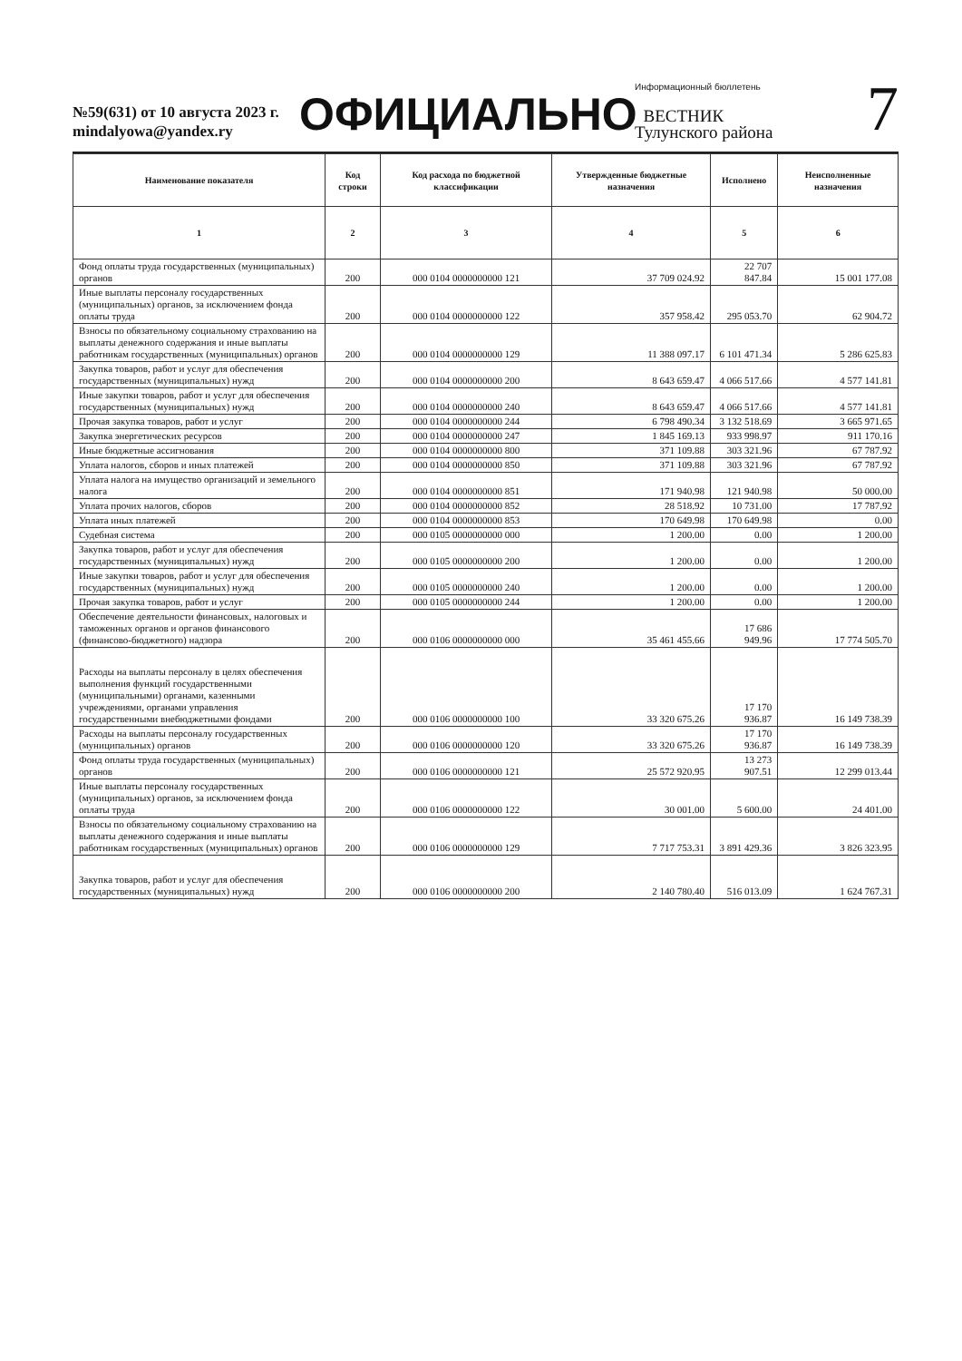№59(631) от 10 августа 2023 г.
mindalyowa@yandex.ry
ОФИЦИАЛЬНО
Информационный бюллетень
ВЕСТНИК
Тулунского района
7
| Наименование показателя | Код строки | Код расхода по бюджетной классификации | Утвержденные бюджетные назначения | Исполнено | Неисполненные назначения |
| --- | --- | --- | --- | --- | --- |
| 1 | 2 | 3 | 4 | 5 | 6 |
| Фонд оплаты труда государственных (муниципальных) органов | 200 | 000 0104 0000000000 121 | 37 709 024.92 | 22 707 847.84 | 15 001 177.08 |
| Иные выплаты персоналу государственных (муниципальных) органов, за исключением фонда оплаты труда | 200 | 000 0104 0000000000 122 | 357 958.42 | 295 053.70 | 62 904.72 |
| Взносы по обязательному социальному страхованию на выплаты денежного содержания и иные выплаты работникам государственных (муниципальных) органов | 200 | 000 0104 0000000000 129 | 11 388 097.17 | 6 101 471.34 | 5 286 625.83 |
| Закупка товаров, работ и услуг для обеспечения государственных (муниципальных) нужд | 200 | 000 0104 0000000000 200 | 8 643 659.47 | 4 066 517.66 | 4 577 141.81 |
| Иные закупки товаров, работ и услуг для обеспечения государственных (муниципальных) нужд | 200 | 000 0104 0000000000 240 | 8 643 659.47 | 4 066 517.66 | 4 577 141.81 |
| Прочая закупка товаров, работ и услуг | 200 | 000 0104 0000000000 244 | 6 798 490.34 | 3 132 518.69 | 3 665 971.65 |
| Закупка энергетических ресурсов | 200 | 000 0104 0000000000 247 | 1 845 169.13 | 933 998.97 | 911 170.16 |
| Иные бюджетные ассигнования | 200 | 000 0104 0000000000 800 | 371 109.88 | 303 321.96 | 67 787.92 |
| Уплата налогов, сборов и иных платежей | 200 | 000 0104 0000000000 850 | 371 109.88 | 303 321.96 | 67 787.92 |
| Уплата налога на имущество организаций и земельного налога | 200 | 000 0104 0000000000 851 | 171 940.98 | 121 940.98 | 50 000.00 |
| Уплата прочих налогов, сборов | 200 | 000 0104 0000000000 852 | 28 518.92 | 10 731.00 | 17 787.92 |
| Уплата иных платежей | 200 | 000 0104 0000000000 853 | 170 649.98 | 170 649.98 | 0.00 |
| Судебная система | 200 | 000 0105 0000000000 000 | 1 200.00 | 0.00 | 1 200.00 |
| Закупка товаров, работ и услуг для обеспечения государственных (муниципальных) нужд | 200 | 000 0105 0000000000 200 | 1 200.00 | 0.00 | 1 200.00 |
| Иные закупки товаров, работ и услуг для обеспечения государственных (муниципальных) нужд | 200 | 000 0105 0000000000 240 | 1 200.00 | 0.00 | 1 200.00 |
| Прочая закупка товаров, работ и услуг | 200 | 000 0105 0000000000 244 | 1 200.00 | 0.00 | 1 200.00 |
| Обеспечение деятельности финансовых, налоговых и таможенных органов и органов финансового (финансово-бюджетного) надзора | 200 | 000 0106 0000000000 000 | 35 461 455.66 | 17 686 949.96 | 17 774 505.70 |
| Расходы на выплаты персоналу в целях обеспечения выполнения функций государственными (муниципальными) органами, казенными учреждениями, органами управления государственными внебюджетными фондами | 200 | 000 0106 0000000000 100 | 33 320 675.26 | 17 170 936.87 | 16 149 738.39 |
| Расходы на выплаты персоналу государственных (муниципальных) органов | 200 | 000 0106 0000000000 120 | 33 320 675.26 | 17 170 936.87 | 16 149 738.39 |
| Фонд оплаты труда государственных (муниципальных) органов | 200 | 000 0106 0000000000 121 | 25 572 920.95 | 13 273 907.51 | 12 299 013.44 |
| Иные выплаты персоналу государственных (муниципальных) органов, за исключением фонда оплаты труда | 200 | 000 0106 0000000000 122 | 30 001.00 | 5 600.00 | 24 401.00 |
| Взносы по обязательному социальному страхованию на выплаты денежного содержания и иные выплаты работникам государственных (муниципальных) органов | 200 | 000 0106 0000000000 129 | 7 717 753.31 | 3 891 429.36 | 3 826 323.95 |
| Закупка товаров, работ и услуг для обеспечения государственных (муниципальных) нужд | 200 | 000 0106 0000000000 200 | 2 140 780.40 | 516 013.09 | 1 624 767.31 |